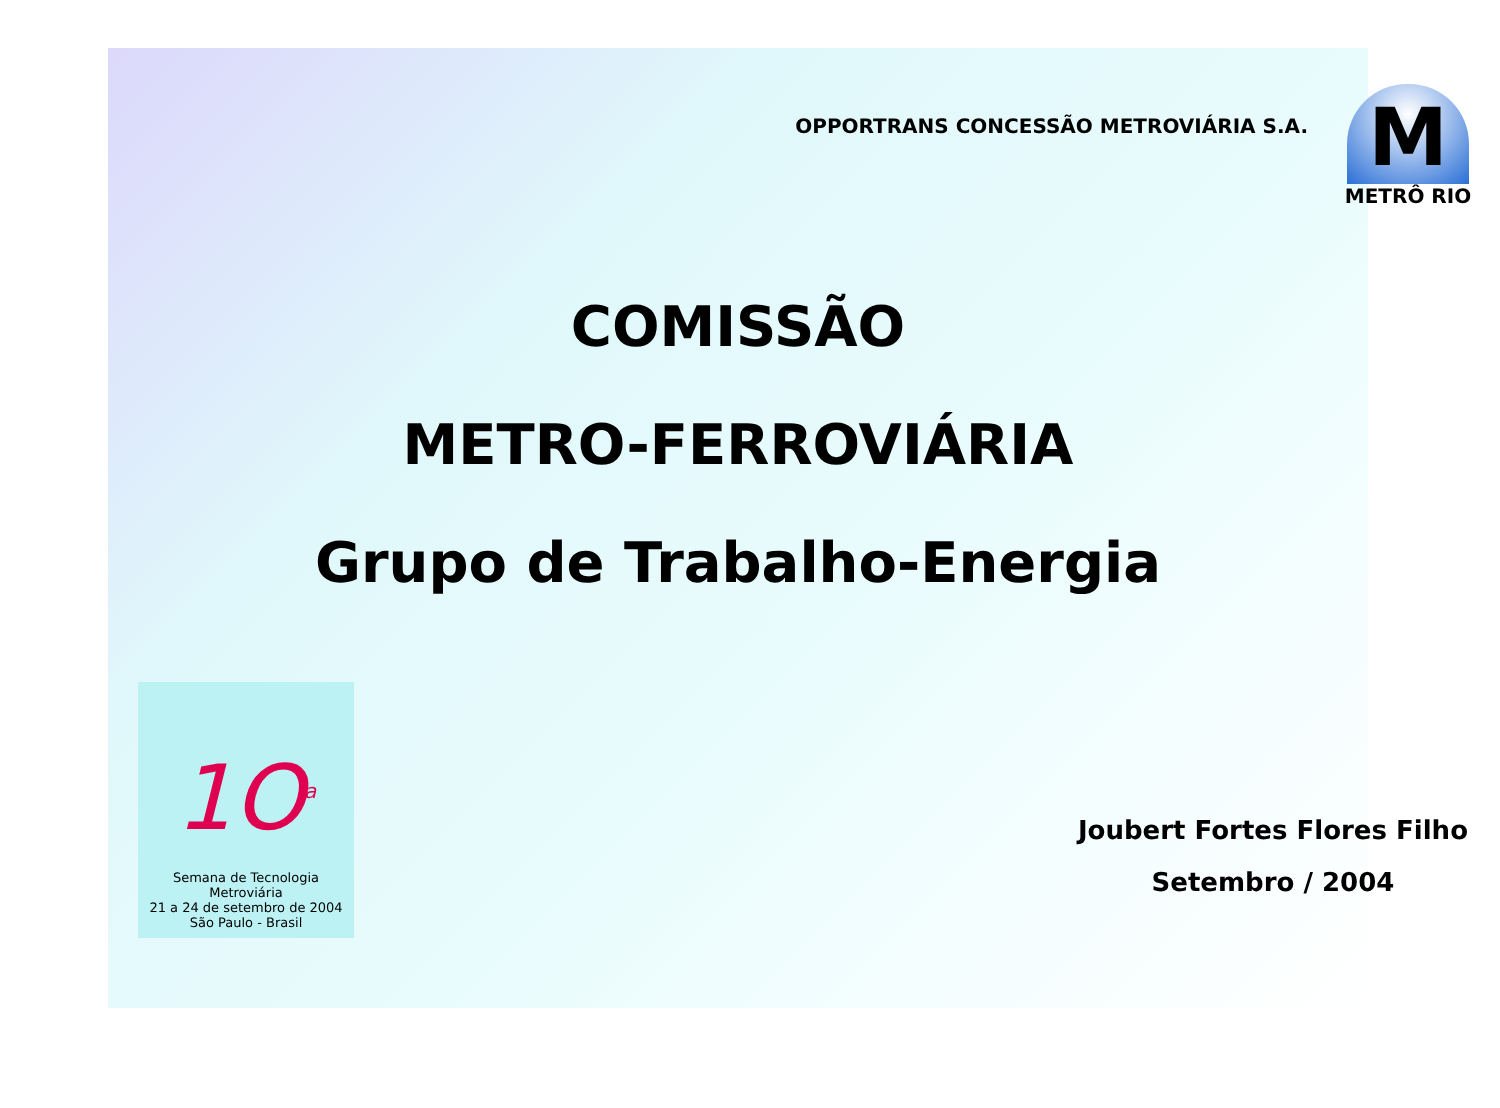OPPORTRANS CONCESSÃO METROVIÁRIA S.A.
M
METRÔ RIO
COMISSÃO
METRO-FERROVIÁRIA
Grupo de Trabalho-Energia
1O<sup>a</sup>
Semana de Tecnologia Metroviária
21 a 24 de setembro de 2004
São Paulo - Brasil
Joubert Fortes Flores Filho
Setembro / 2004